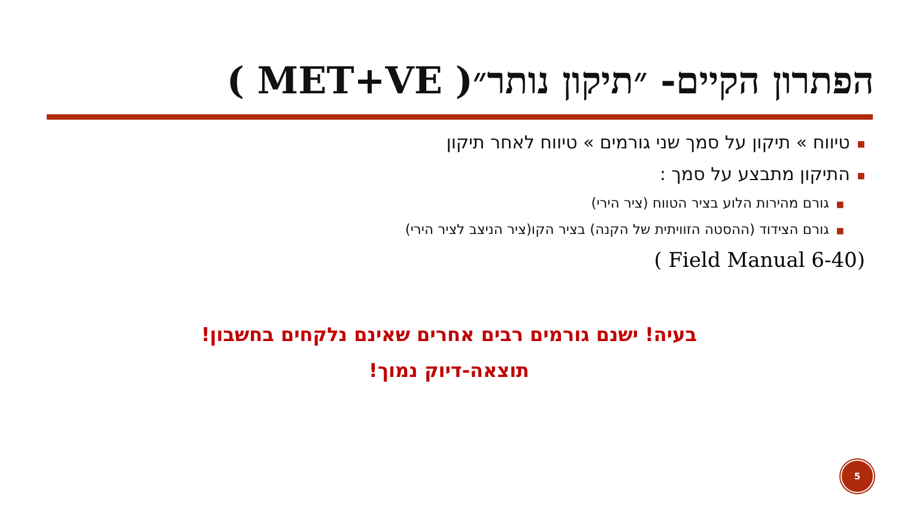הפתרון הקיים- ״תיקון נותר״( MET+VE )
■טיווח » תיקון על סמך שני גורמים » טיווח לאחר תיקון
■התיקון מתבצע על סמך :
■גורם מהירות הלוע בציר הטווח (ציר הירי)
■גורם הצידוד (ההסטה הזוויתית של הקנה) בציר הקו(ציר הניצב לציר הירי)
( Field Manual 6-40)
בעיה! ישנם גורמים רבים אחרים שאינם נלקחים בחשבון!
תוצאה-דיוק נמוך!
5